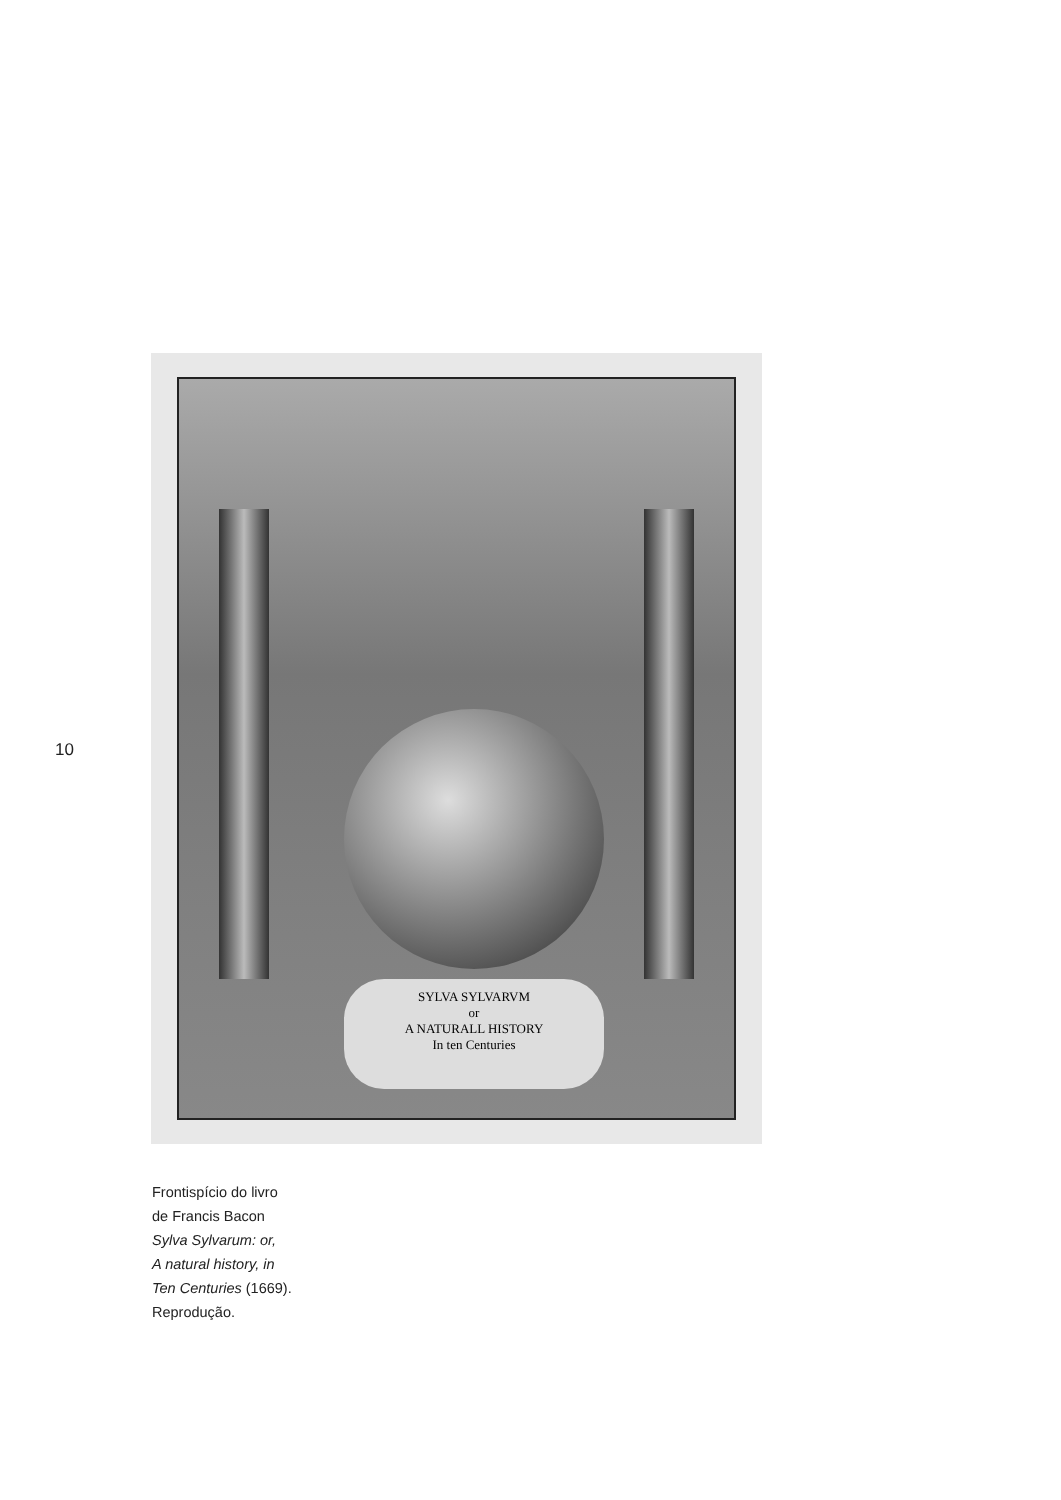10
SYLVA SYLVARVM
or
A NATURALL HISTORY
In ten Centuries
Frontispício do livro
de Francis Bacon
Sylva Sylvarum: or,
A natural history, in
Ten Centuries (1669).
Reprodução.